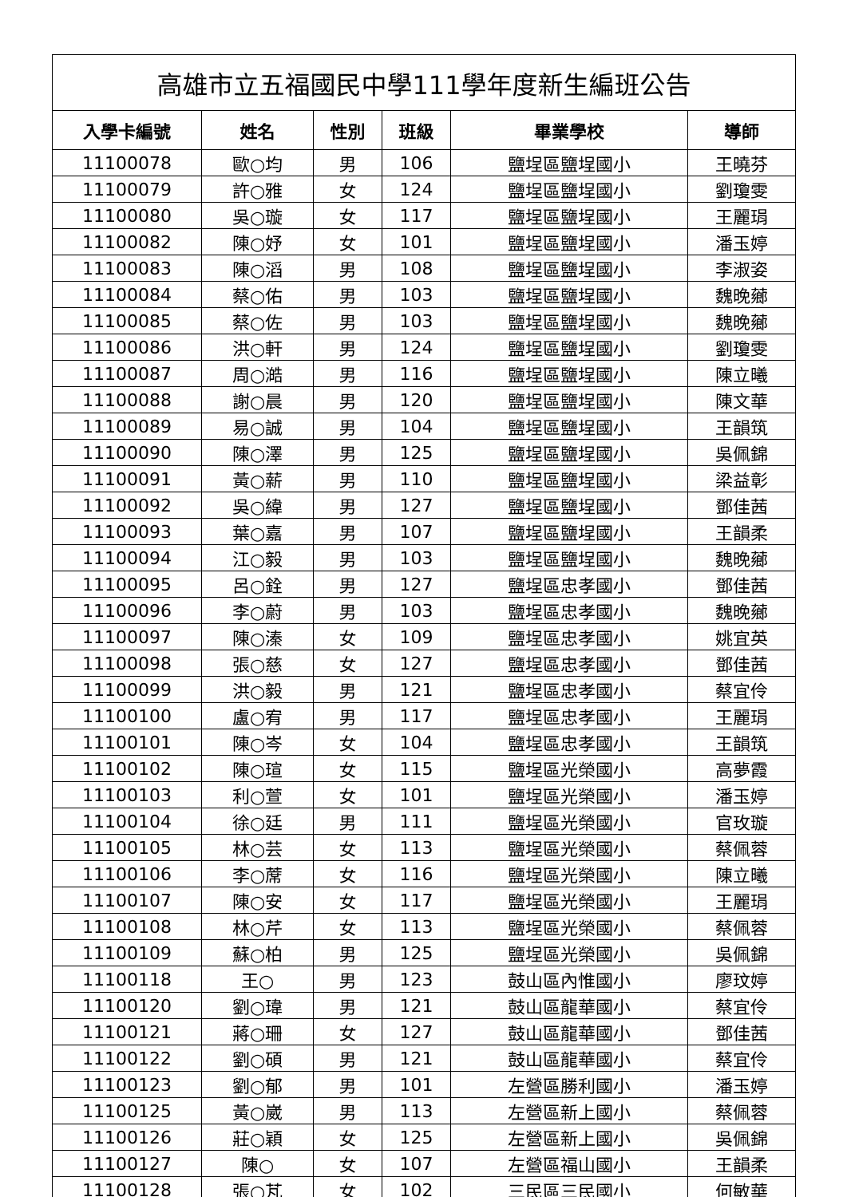| 高雄市立五福國民中學111學年度新生編班公告 | | | | | |
| 入學卡編號 | 姓名 | 性別 | 班級 | 畢業學校 | 導師 |
| 11100078 | 歐○均 | 男 | 106 | 鹽埕區鹽埕國小 | 王曉芬 |
| 11100079 | 許○雅 | 女 | 124 | 鹽埕區鹽埕國小 | 劉瓊雯 |
| 11100080 | 吳○璇 | 女 | 117 | 鹽埕區鹽埕國小 | 王麗琄 |
| 11100082 | 陳○妤 | 女 | 101 | 鹽埕區鹽埕國小 | 潘玉婷 |
| 11100083 | 陳○滔 | 男 | 108 | 鹽埕區鹽埕國小 | 李淑姿 |
| 11100084 | 蔡○佑 | 男 | 103 | 鹽埕區鹽埕國小 | 魏晚薌 |
| 11100085 | 蔡○佐 | 男 | 103 | 鹽埕區鹽埕國小 | 魏晚薌 |
| 11100086 | 洪○軒 | 男 | 124 | 鹽埕區鹽埕國小 | 劉瓊雯 |
| 11100087 | 周○澔 | 男 | 116 | 鹽埕區鹽埕國小 | 陳立曦 |
| 11100088 | 謝○晨 | 男 | 120 | 鹽埕區鹽埕國小 | 陳文華 |
| 11100089 | 易○誠 | 男 | 104 | 鹽埕區鹽埕國小 | 王韻筑 |
| 11100090 | 陳○澤 | 男 | 125 | 鹽埕區鹽埕國小 | 吳佩錦 |
| 11100091 | 黃○薪 | 男 | 110 | 鹽埕區鹽埕國小 | 梁益彰 |
| 11100092 | 吳○緯 | 男 | 127 | 鹽埕區鹽埕國小 | 鄧佳茜 |
| 11100093 | 葉○嘉 | 男 | 107 | 鹽埕區鹽埕國小 | 王韻柔 |
| 11100094 | 江○毅 | 男 | 103 | 鹽埕區鹽埕國小 | 魏晚薌 |
| 11100095 | 呂○銓 | 男 | 127 | 鹽埕區忠孝國小 | 鄧佳茜 |
| 11100096 | 李○蔚 | 男 | 103 | 鹽埕區忠孝國小 | 魏晚薌 |
| 11100097 | 陳○溱 | 女 | 109 | 鹽埕區忠孝國小 | 姚宜英 |
| 11100098 | 張○慈 | 女 | 127 | 鹽埕區忠孝國小 | 鄧佳茜 |
| 11100099 | 洪○毅 | 男 | 121 | 鹽埕區忠孝國小 | 蔡宜伶 |
| 11100100 | 盧○宥 | 男 | 117 | 鹽埕區忠孝國小 | 王麗琄 |
| 11100101 | 陳○岑 | 女 | 104 | 鹽埕區忠孝國小 | 王韻筑 |
| 11100102 | 陳○瑄 | 女 | 115 | 鹽埕區光榮國小 | 高夢霞 |
| 11100103 | 利○萱 | 女 | 101 | 鹽埕區光榮國小 | 潘玉婷 |
| 11100104 | 徐○廷 | 男 | 111 | 鹽埕區光榮國小 | 官玫璇 |
| 11100105 | 林○芸 | 女 | 113 | 鹽埕區光榮國小 | 蔡佩蓉 |
| 11100106 | 李○蓆 | 女 | 116 | 鹽埕區光榮國小 | 陳立曦 |
| 11100107 | 陳○安 | 女 | 117 | 鹽埕區光榮國小 | 王麗琄 |
| 11100108 | 林○芹 | 女 | 113 | 鹽埕區光榮國小 | 蔡佩蓉 |
| 11100109 | 蘇○柏 | 男 | 125 | 鹽埕區光榮國小 | 吳佩錦 |
| 11100118 | 王○ | 男 | 123 | 鼓山區內惟國小 | 廖玟婷 |
| 11100120 | 劉○瑋 | 男 | 121 | 鼓山區龍華國小 | 蔡宜伶 |
| 11100121 | 蔣○珊 | 女 | 127 | 鼓山區龍華國小 | 鄧佳茜 |
| 11100122 | 劉○碩 | 男 | 121 | 鼓山區龍華國小 | 蔡宜伶 |
| 11100123 | 劉○郁 | 男 | 101 | 左營區勝利國小 | 潘玉婷 |
| 11100125 | 黃○崴 | 男 | 113 | 左營區新上國小 | 蔡佩蓉 |
| 11100126 | 莊○穎 | 女 | 125 | 左營區新上國小 | 吳佩錦 |
| 11100127 | 陳○ | 女 | 107 | 左營區福山國小 | 王韻柔 |
| 11100128 | 張○芃 | 女 | 102 | 三民區三民國小 | 何敏華 |